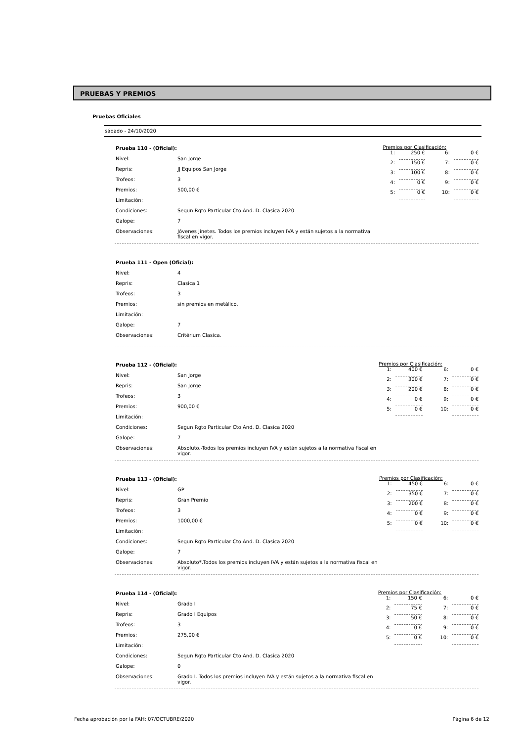PRUEBAS Y PREMIOS
Pruebas Oficiales
sábado - 24/10/2020
| Prueba 110 - (Oficial): | |
| Nivel: | San Jorge |
| Repris: | JJ Equipos San Jorge |
| Trofeos: | 3 |
| Premios: | 500,00 € |
| Limitación: | |
| Condiciones: | Segun Rgto Particular Cto And. D. Clasica 2020 |
| Galope: | 7 |
| Observaciones: | Jóvenes Jinetes. Todos los premios incluyen IVA y están sujetos a la normativa fiscal en vigor. |
Premios por Clasificación:
| 1: | 250 € | | 6: | 0 € |
| 2: | 150 € | | 7: | 0 € |
| 3: | 100 € | | 8: | 0 € |
| 4: | 0 € | | 9: | 0 € |
| 5: | 0 € | | 10: | 0 € |
| Prueba 111 - Open (Oficial): | |
| Nivel: | 4 |
| Repris: | Clasica 1 |
| Trofeos: | 3 |
| Premios: | sin premios en metálico. |
| Limitación: | |
| Galope: | 7 |
| Observaciones: | Critérium Clasica. |
| Prueba 112 - (Oficial): | |
| Nivel: | San Jorge |
| Repris: | San Jorge |
| Trofeos: | 3 |
| Premios: | 900,00 € |
| Limitación: | |
| Condiciones: | Segun Rgto Particular Cto And. D. Clasica 2020 |
| Galope: | 7 |
| Observaciones: | Absoluto.-Todos los premios incluyen IVA y están sujetos a la normativa fiscal en vigor. |
Premios por Clasificación:
| 1: | 400 € | | 6: | 0 € |
| 2: | 300 € | | 7: | 0 € |
| 3: | 200 € | | 8: | 0 € |
| 4: | 0 € | | 9: | 0 € |
| 5: | 0 € | | 10: | 0 € |
| Prueba 113 - (Oficial): | |
| Nivel: | GP |
| Repris: | Gran Premio |
| Trofeos: | 3 |
| Premios: | 1000,00 € |
| Limitación: | |
| Condiciones: | Segun Rgto Particular Cto And. D. Clasica 2020 |
| Galope: | 7 |
| Observaciones: | Absoluto*.Todos los premios incluyen IVA y están sujetos a la normativa fiscal en vigor. |
Premios por Clasificación:
| 1: | 450 € | | 6: | 0 € |
| 2: | 350 € | | 7: | 0 € |
| 3: | 200 € | | 8: | 0 € |
| 4: | 0 € | | 9: | 0 € |
| 5: | 0 € | | 10: | 0 € |
| Prueba 114 - (Oficial): | |
| Nivel: | Grado I |
| Repris: | Grado I Equipos |
| Trofeos: | 3 |
| Premios: | 275,00 € |
| Limitación: | |
| Condiciones: | Segun Rgto Particular Cto And. D. Clasica 2020 |
| Galope: | 0 |
| Observaciones: | Grado I. Todos los premios incluyen IVA y están sujetos a la normativa fiscal en vigor. |
Premios por Clasificación:
| 1: | 150 € | | 6: | 0 € |
| 2: | 75 € | | 7: | 0 € |
| 3: | 50 € | | 8: | 0 € |
| 4: | 0 € | | 9: | 0 € |
| 5: | 0 € | | 10: | 0 € |
Fecha aprobación por la FAH: 07/OCTUBRE/2020 Página 6 de 12